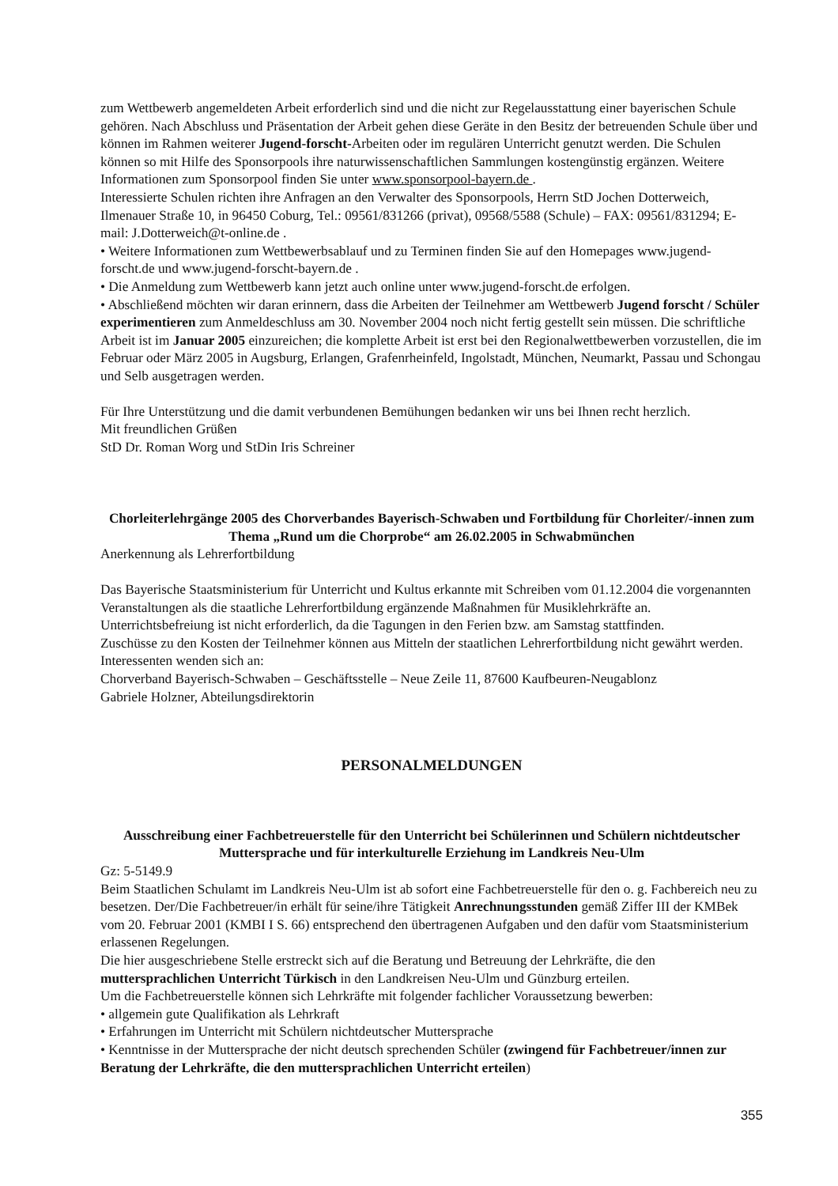zum Wettbewerb angemeldeten Arbeit erforderlich sind und die nicht zur Regelausstattung einer bayerischen Schule gehören. Nach Abschluss und Präsentation der Arbeit gehen diese Geräte in den Besitz der betreuenden Schule über und können im Rahmen weiterer Jugend-forscht-Arbeiten oder im regulären Unterricht genutzt werden. Die Schulen können so mit Hilfe des Sponsorpools ihre naturwissenschaftlichen Sammlungen kostengünstig ergänzen. Weitere Informationen zum Sponsorpool finden Sie unter www.sponsorpool-bayern.de .
Interessierte Schulen richten ihre Anfragen an den Verwalter des Sponsorpools, Herrn StD Jochen Dotterweich, Ilmenauer Straße 10, in 96450 Coburg, Tel.: 09561/831266 (privat), 09568/5588 (Schule) – FAX: 09561/831294; E-mail: J.Dotterweich@t-online.de .
• Weitere Informationen zum Wettbewerbsablauf und zu Terminen finden Sie auf den Homepages www.jugend-forscht.de und www.jugend-forscht-bayern.de .
• Die Anmeldung zum Wettbewerb kann jetzt auch online unter www.jugend-forscht.de erfolgen.
• Abschließend möchten wir daran erinnern, dass die Arbeiten der Teilnehmer am Wettbewerb Jugend forscht / Schüler experimentieren zum Anmeldeschluss am 30. November 2004 noch nicht fertig gestellt sein müssen. Die schriftliche Arbeit ist im Januar 2005 einzureichen; die komplette Arbeit ist erst bei den Regionalwettbewerben vorzustellen, die im Februar oder März 2005 in Augsburg, Erlangen, Grafenrheinfeld, Ingolstadt, München, Neumarkt, Passau und Schongau und Selb ausgetragen werden.
Für Ihre Unterstützung und die damit verbundenen Bemühungen bedanken wir uns bei Ihnen recht herzlich.
Mit freundlichen Grüßen
StD Dr. Roman Worg und StDin Iris Schreiner
Chorleiterlehrgänge 2005 des Chorverbandes Bayerisch-Schwaben und Fortbildung für Chorleiter/-innen zum Thema „Rund um die Chorprobe“ am 26.02.2005 in Schwabmünchen
Anerkennung als Lehrerfortbildung
Das Bayerische Staatsministerium für Unterricht und Kultus erkannte mit Schreiben vom 01.12.2004 die vorgenannten Veranstaltungen als die staatliche Lehrerfortbildung ergänzende Maßnahmen für Musiklehrkräfte an. Unterrichtsbefreiung ist nicht erforderlich, da die Tagungen in den Ferien bzw. am Samstag stattfinden.
Zuschüsse zu den Kosten der Teilnehmer können aus Mitteln der staatlichen Lehrerfortbildung nicht gewährt werden. Interessenten wenden sich an:
Chorverband Bayerisch-Schwaben – Geschäftsstelle – Neue Zeile 11, 87600 Kaufbeuren-Neugablonz
Gabriele Holzner, Abteilungsdirektorin
PERSONALMELDUNGEN
Ausschreibung einer Fachbetreuerstelle für den Unterricht bei Schülerinnen und Schülern nichtdeutscher Muttersprache und für interkulturelle Erziehung im Landkreis Neu-Ulm
Gz: 5-5149.9
Beim Staatlichen Schulamt im Landkreis Neu-Ulm ist ab sofort eine Fachbetreuerstelle für den o. g. Fachbereich neu zu besetzen. Der/Die Fachbetreuer/in erhält für seine/ihre Tätigkeit Anrechnungsstunden gemäß Ziffer III der KMBek vom 20. Februar 2001 (KMBI I S. 66) entsprechend den übertragenen Aufgaben und den dafür vom Staatsministerium erlassenen Regelungen.
Die hier ausgeschriebene Stelle erstreckt sich auf die Beratung und Betreuung der Lehrkräfte, die den muttersprachlichen Unterricht Türkisch in den Landkreisen Neu-Ulm und Günzburg erteilen.
Um die Fachbetreuerstelle können sich Lehrkräfte mit folgender fachlicher Voraussetzung bewerben:
• allgemein gute Qualifikation als Lehrkraft
• Erfahrungen im Unterricht mit Schülern nichtdeutscher Muttersprache
• Kenntnisse in der Muttersprache der nicht deutsch sprechenden Schüler (zwingend für Fachbetreuer/innen zur Beratung der Lehrkräfte, die den muttersprachlichen Unterricht erteilen)
355